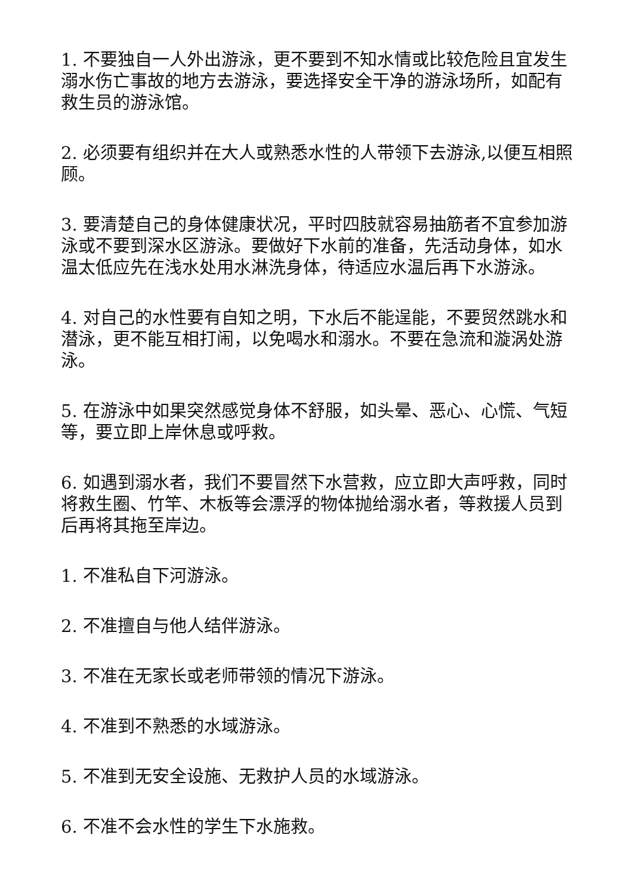1. 不要独自一人外出游泳，更不要到不知水情或比较危险且宜发生溺水伤亡事故的地方去游泳，要选择安全干净的游泳场所，如配有救生员的游泳馆。
2. 必须要有组织并在大人或熟悉水性的人带领下去游泳,以便互相照顾。
3. 要清楚自己的身体健康状况，平时四肢就容易抽筋者不宜参加游泳或不要到深水区游泳。要做好下水前的准备，先活动身体，如水温太低应先在浅水处用水淋洗身体，待适应水温后再下水游泳。
4. 对自己的水性要有自知之明，下水后不能逞能，不要贸然跳水和潜泳，更不能互相打闹，以免喝水和溺水。不要在急流和漩涡处游泳。
5. 在游泳中如果突然感觉身体不舒服，如头晕、恶心、心慌、气短等，要立即上岸休息或呼救。
6. 如遇到溺水者，我们不要冒然下水营救，应立即大声呼救，同时将救生圈、竹竿、木板等会漂浮的物体抛给溺水者，等救援人员到后再将其拖至岸边。
1. 不准私自下河游泳。
2. 不准擅自与他人结伴游泳。
3. 不准在无家长或老师带领的情况下游泳。
4. 不准到不熟悉的水域游泳。
5. 不准到无安全设施、无救护人员的水域游泳。
6. 不准不会水性的学生下水施救。